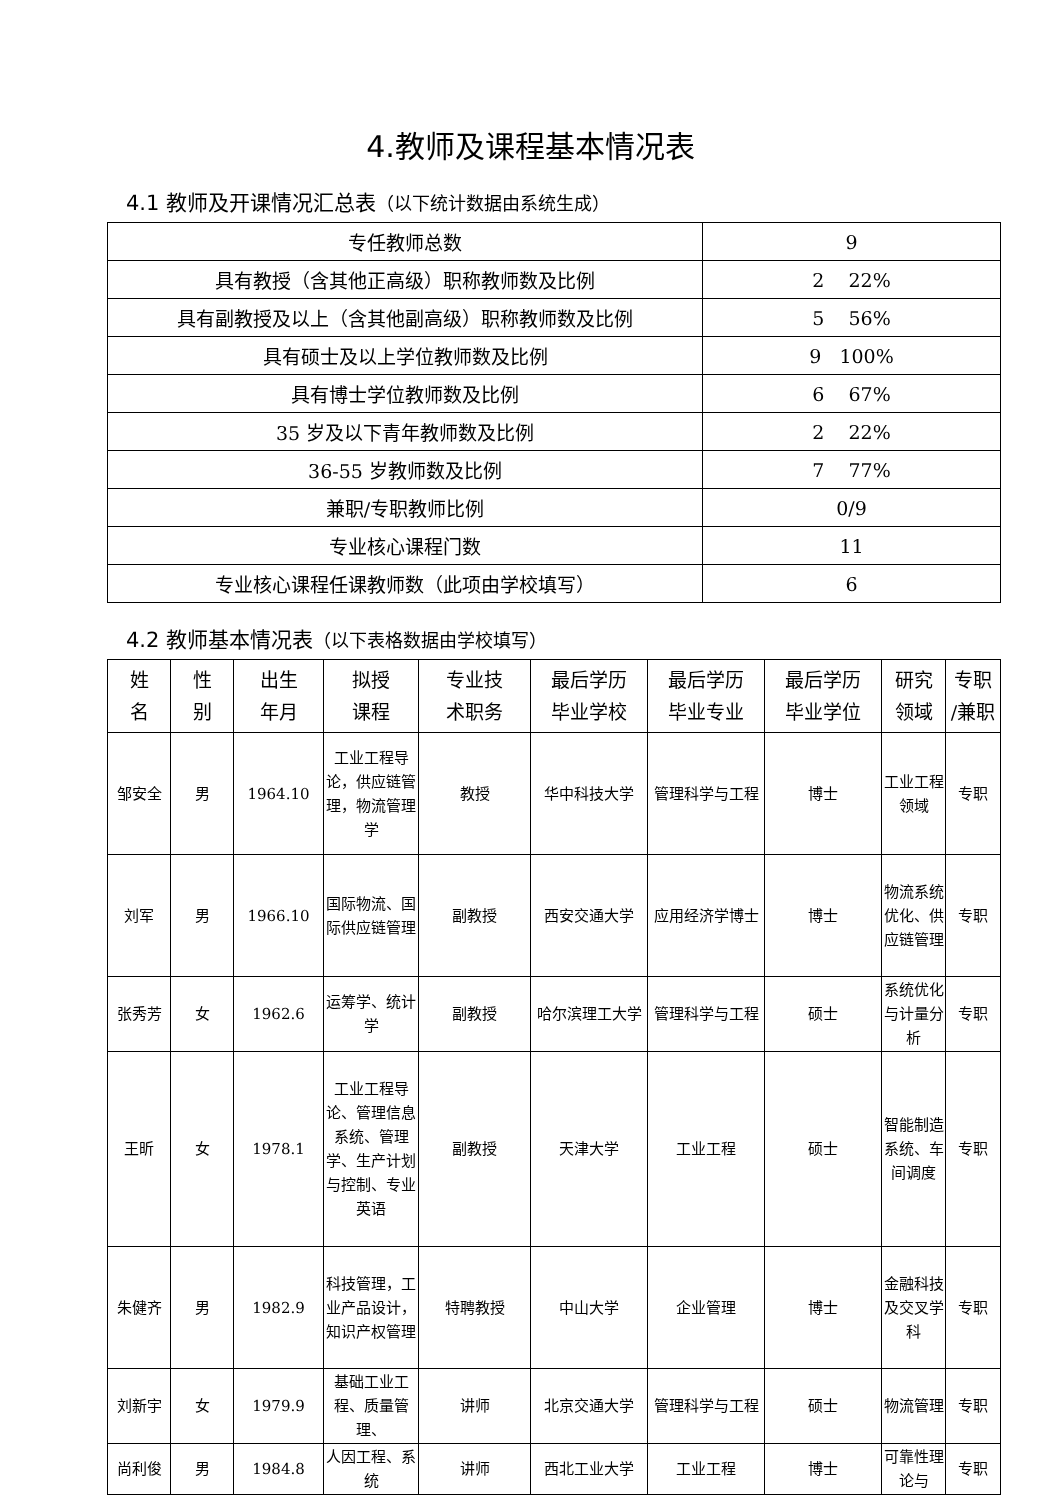4.教师及课程基本情况表
4.1 教师及开课情况汇总表（以下统计数据由系统生成）
| 专任教师总数 | 9 |
| 具有教授（含其他正高级）职称教师数及比例 | 2 22% |
| 具有副教授及以上（含其他副高级）职称教师数及比例 | 5 56% |
| 具有硕士及以上学位教师数及比例 | 9 100% |
| 具有博士学位教师数及比例 | 6 67% |
| 35 岁及以下青年教师数及比例 | 2 22% |
| 36-55 岁教师数及比例 | 7 77% |
| 兼职/专职教师比例 | 0/9 |
| 专业核心课程门数 | 11 |
| 专业核心课程任课教师数（此项由学校填写） | 6 |
4.2 教师基本情况表（以下表格数据由学校填写）
| 姓 名 | 性 别 | 出生 年月 | 拟授 课程 | 专业技 术职务 | 最后学历 毕业学校 | 最后学历 毕业专业 | 最后学历 毕业学位 | 研究 领域 | 专职 /兼职 |
| --- | --- | --- | --- | --- | --- | --- | --- | --- | --- |
| 邹安全 | 男 | 1964.10 | 工业工程导论，供应链管理，物流管理学 | 教授 | 华中科技大学 | 管理科学与工程 | 博士 | 工业工程领域 | 专职 |
| 刘军 | 男 | 1966.10 | 国际物流、国际供应链管理 | 副教授 | 西安交通大学 | 应用经济学博士 | 博士 | 物流系统优化、供应链管理 | 专职 |
| 张秀芳 | 女 | 1962.6 | 运筹学、统计学 | 副教授 | 哈尔滨理工大学 | 管理科学与工程 | 硕士 | 系统优化与计量分析 | 专职 |
| 王昕 | 女 | 1978.1 | 工业工程导论、管理信息系统、管理学、生产计划与控制、专业英语 | 副教授 | 天津大学 | 工业工程 | 硕士 | 智能制造系统、车间调度 | 专职 |
| 朱健齐 | 男 | 1982.9 | 科技管理，工业产品设计，知识产权管理 | 特聘教授 | 中山大学 | 企业管理 | 博士 | 金融科技及交叉学科 | 专职 |
| 刘新宇 | 女 | 1979.9 | 基础工业工程、质量管理、 | 讲师 | 北京交通大学 | 管理科学与工程 | 硕士 | 物流管理 | 专职 |
| 尚利俊 | 男 | 1984.8 | 人因工程、系统 | 讲师 | 西北工业大学 | 工业工程 | 博士 | 可靠性理论与 | 专职 |